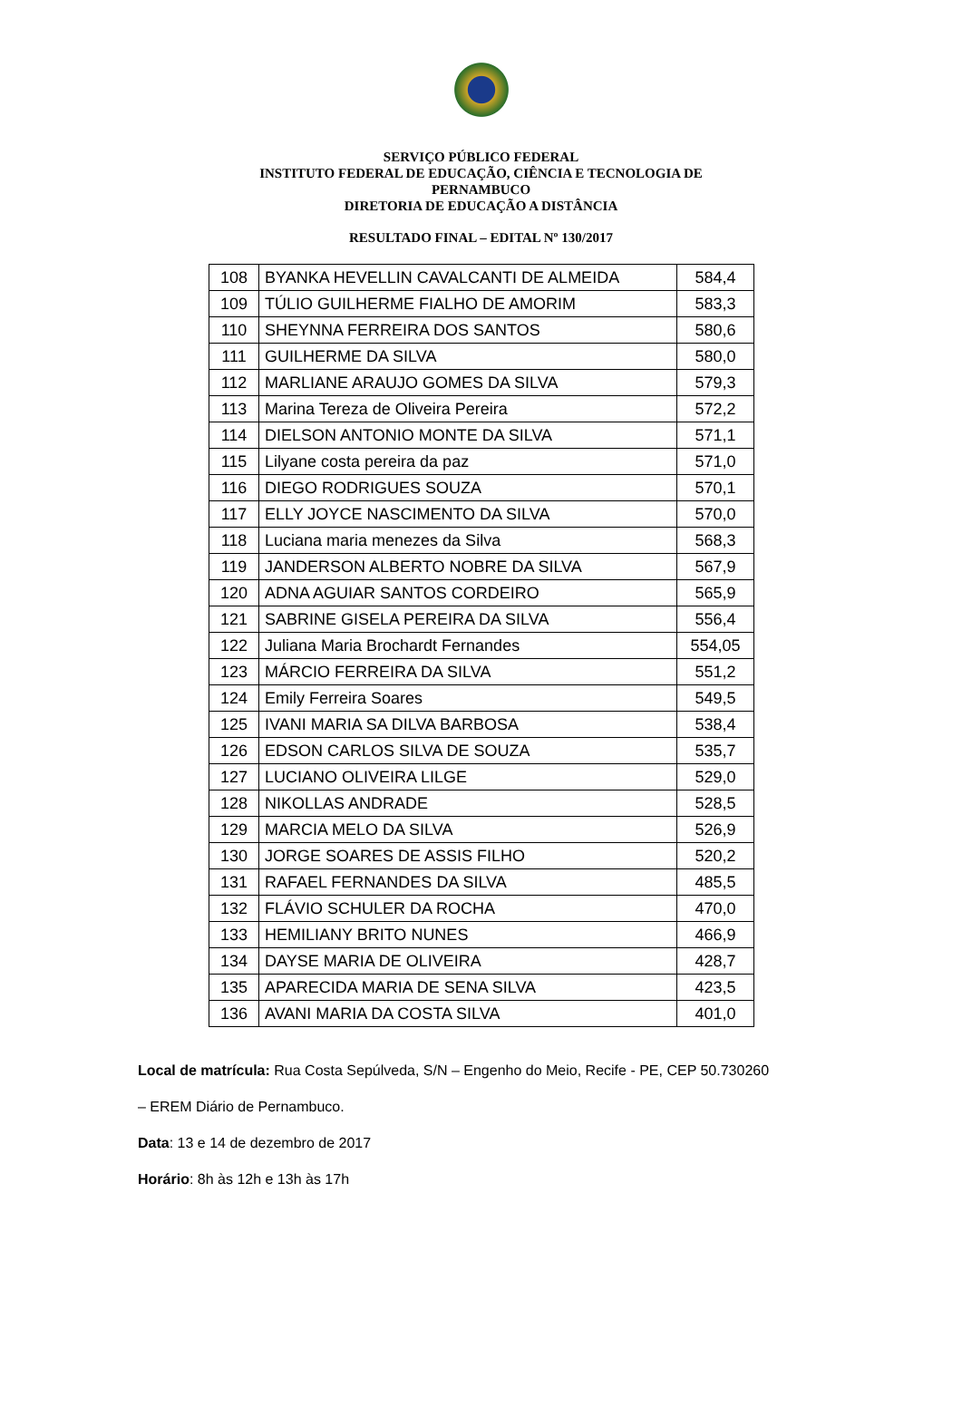SERVIÇO PÚBLICO FEDERAL
INSTITUTO FEDERAL DE EDUCAÇÃO, CIÊNCIA E TECNOLOGIA DE
PERNAMBUCO
DIRETORIA DE EDUCAÇÃO A DISTÂNCIA
RESULTADO FINAL – EDITAL Nº 130/2017
| 108 | BYANKA HEVELLIN CAVALCANTI DE ALMEIDA | 584,4 |
| 109 | TÚLIO GUILHERME FIALHO DE AMORIM | 583,3 |
| 110 | SHEYNNA FERREIRA DOS SANTOS | 580,6 |
| 111 | GUILHERME DA SILVA | 580,0 |
| 112 | MARLIANE ARAUJO GOMES DA SILVA | 579,3 |
| 113 | Marina Tereza de Oliveira Pereira | 572,2 |
| 114 | DIELSON ANTONIO MONTE DA SILVA | 571,1 |
| 115 | Lilyane costa pereira da paz | 571,0 |
| 116 | DIEGO RODRIGUES SOUZA | 570,1 |
| 117 | ELLY JOYCE NASCIMENTO DA SILVA | 570,0 |
| 118 | Luciana maria menezes da Silva | 568,3 |
| 119 | JANDERSON ALBERTO NOBRE DA SILVA | 567,9 |
| 120 | ADNA AGUIAR SANTOS CORDEIRO | 565,9 |
| 121 | SABRINE GISELA PEREIRA DA SILVA | 556,4 |
| 122 | Juliana Maria Brochardt Fernandes | 554,05 |
| 123 | MÁRCIO FERREIRA DA SILVA | 551,2 |
| 124 | Emily Ferreira Soares | 549,5 |
| 125 | IVANI MARIA SA DILVA BARBOSA | 538,4 |
| 126 | EDSON CARLOS SILVA DE SOUZA | 535,7 |
| 127 | LUCIANO OLIVEIRA LILGE | 529,0 |
| 128 | NIKOLLAS ANDRADE | 528,5 |
| 129 | MARCIA MELO DA SILVA | 526,9 |
| 130 | JORGE SOARES DE ASSIS FILHO | 520,2 |
| 131 | RAFAEL FERNANDES DA SILVA | 485,5 |
| 132 | FLÁVIO SCHULER DA ROCHA | 470,0 |
| 133 | HEMILIANY BRITO NUNES | 466,9 |
| 134 | DAYSE MARIA DE OLIVEIRA | 428,7 |
| 135 | APARECIDA MARIA DE SENA SILVA | 423,5 |
| 136 | AVANI MARIA DA COSTA SILVA | 401,0 |
Local de matrícula: Rua Costa Sepúlveda, S/N – Engenho do Meio, Recife - PE, CEP 50.730260
– EREM Diário de Pernambuco.
Data: 13 e 14 de dezembro de 2017
Horário: 8h às 12h e 13h às 17h